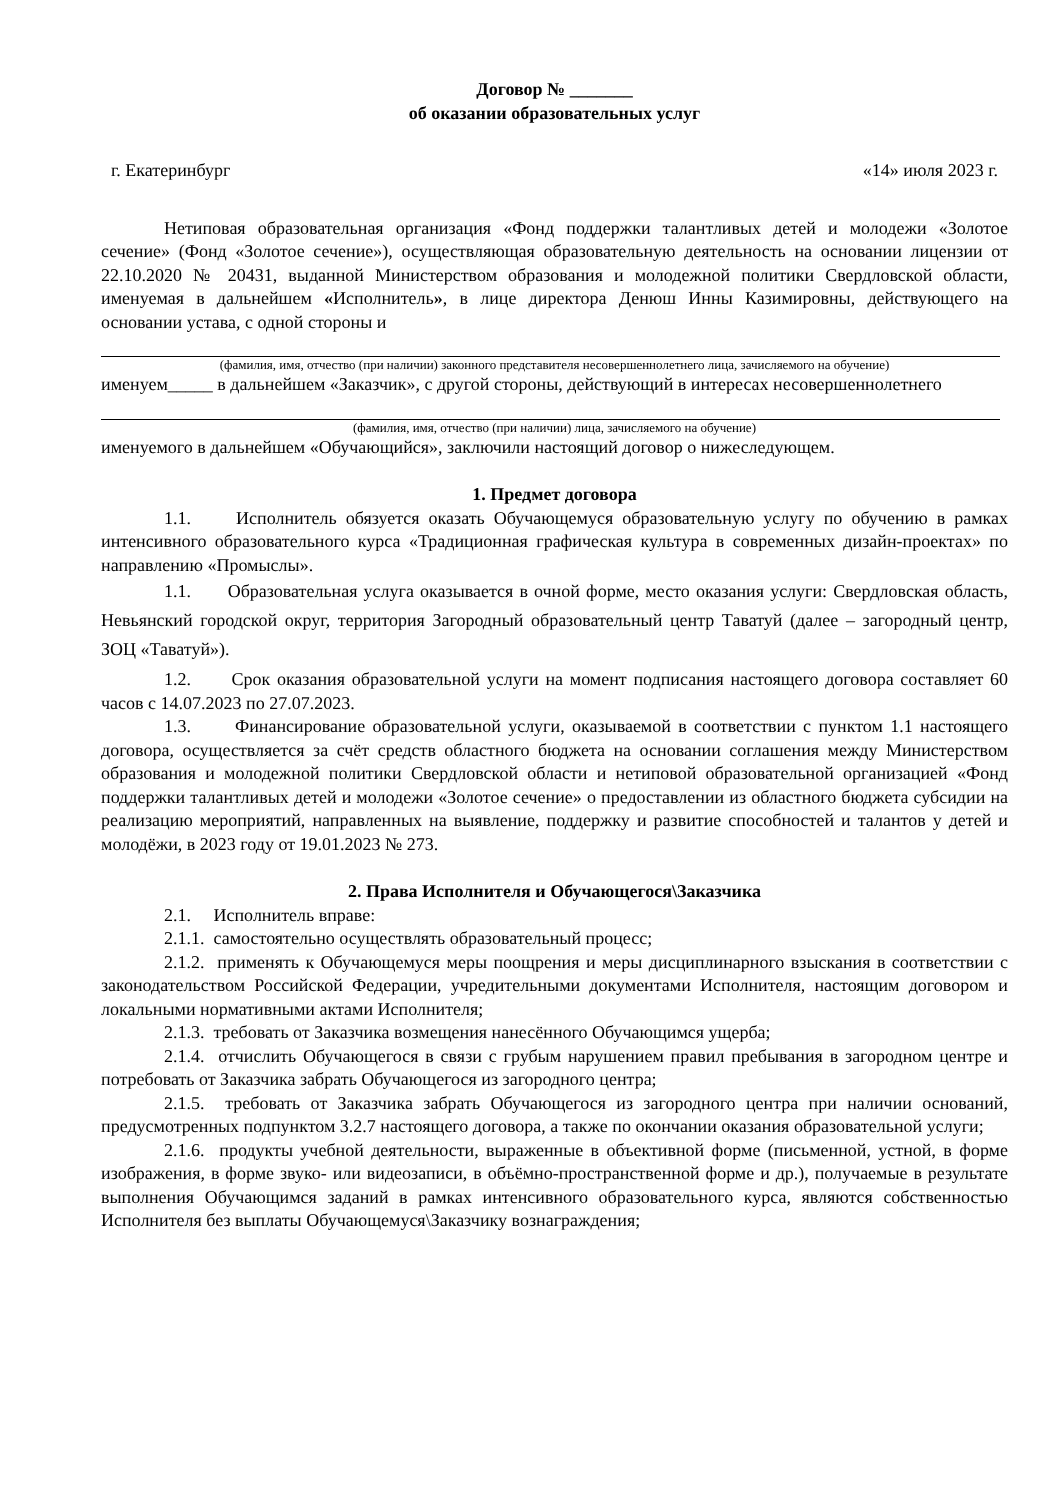Договор № _______
об оказании образовательных услуг
г. Екатеринбург «14» июля 2023 г.
Нетиповая образовательная организация «Фонд поддержки талантливых детей и молодежи «Золотое сечение» (Фонд «Золотое сечение»), осуществляющая образовательную деятельность на основании лицензии от 22.10.2020 № 20431, выданной Министерством образования и молодежной политики Свердловской области, именуемая в дальнейшем «Исполнитель», в лице директора Денюш Инны Казимировны, действующего на основании устава, с одной стороны и
(фамилия, имя, отчество (при наличии) законного представителя несовершеннолетнего лица, зачисляемого на обучение)
именуем_____ в дальнейшем «Заказчик», с другой стороны, действующий в интересах несовершеннолетнего
(фамилия, имя, отчество (при наличии) лица, зачисляемого на обучение)
именуемого в дальнейшем «Обучающийся», заключили настоящий договор о нижеследующем.
1. Предмет договора
1.1. Исполнитель обязуется оказать Обучающемуся образовательную услугу по обучению в рамках интенсивного образовательного курса «Традиционная графическая культура в современных дизайн-проектах» по направлению «Промыслы».
1.1. Образовательная услуга оказывается в очной форме, место оказания услуги: Свердловская область, Невьянский городской округ, территория Загородный образовательный центр Таватуй (далее – загородный центр, ЗОЦ «Таватуй»).
1.2. Срок оказания образовательной услуги на момент подписания настоящего договора составляет 60 часов с 14.07.2023 по 27.07.2023.
1.3. Финансирование образовательной услуги, оказываемой в соответствии с пунктом 1.1 настоящего договора, осуществляется за счёт средств областного бюджета на основании соглашения между Министерством образования и молодежной политики Свердловской области и нетиповой образовательной организацией «Фонд поддержки талантливых детей и молодежи «Золотое сечение» о предоставлении из областного бюджета субсидии на реализацию мероприятий, направленных на выявление, поддержку и развитие способностей и талантов у детей и молодёжи, в 2023 году от 19.01.2023 № 273.
2. Права Исполнителя и Обучающегося\Заказчика
2.1. Исполнитель вправе:
2.1.1. самостоятельно осуществлять образовательный процесс;
2.1.2. применять к Обучающемуся меры поощрения и меры дисциплинарного взыскания в соответствии с законодательством Российской Федерации, учредительными документами Исполнителя, настоящим договором и локальными нормативными актами Исполнителя;
2.1.3. требовать от Заказчика возмещения нанесённого Обучающимся ущерба;
2.1.4. отчислить Обучающегося в связи с грубым нарушением правил пребывания в загородном центре и потребовать от Заказчика забрать Обучающегося из загородного центра;
2.1.5. требовать от Заказчика забрать Обучающегося из загородного центра при наличии оснований, предусмотренных подпунктом 3.2.7 настоящего договора, а также по окончании оказания образовательной услуги;
2.1.6. продукты учебной деятельности, выраженные в объективной форме (письменной, устной, в форме изображения, в форме звуко- или видеозаписи, в объёмно-пространственной форме и др.), получаемые в результате выполнения Обучающимся заданий в рамках интенсивного образовательного курса, являются собственностью Исполнителя без выплаты Обучающемуся\Заказчику вознаграждения;